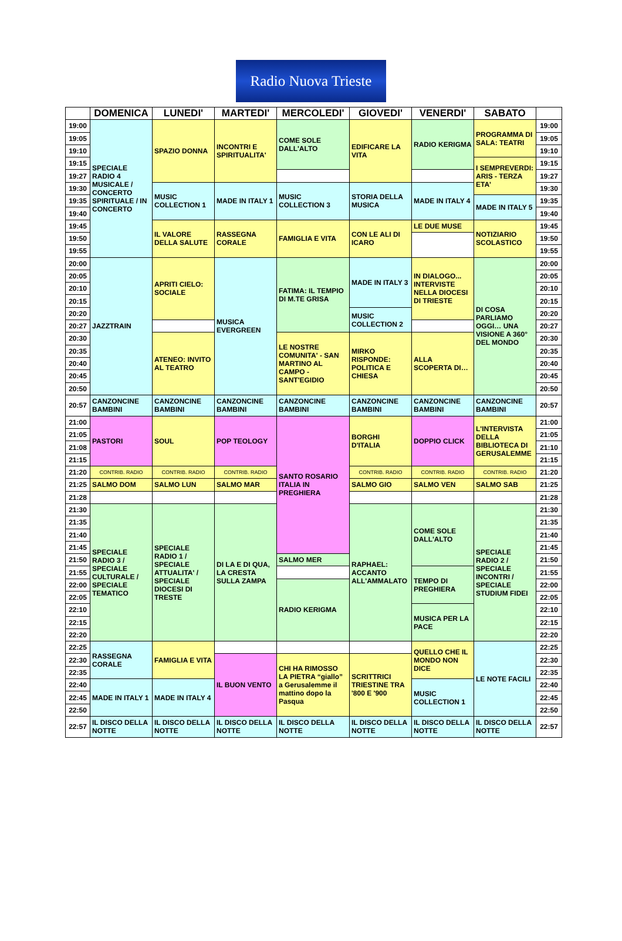Radio Nuova Trieste
| | DOMENICA | LUNEDI' | MARTEDI' | MERCOLEDI' | GIOVEDI' | VENERDI' | SABATO | |
| --- | --- | --- | --- | --- | --- | --- | --- | --- |
| 19:00 | SPECIALE RADIO 4 MUSICALE / CONCERTO SPIRITUALE / IN CONCERTO | SPAZIO DONNA | INCONTRI E SPIRITUALITA' | COME SOLE DALL'ALTO | EDIFICARE LA VITA | RADIO KERIGMA | PROGRAMMA DI SALA: TEATRI | 19:00 |
| 19:05 | | | | | | | | 19:05 |
| 19:10 | | | | | | | | 19:10 |
| 19:15 | | | | | | | I SEMPREVERDI: ARIS - TERZA ETA' | 19:15 |
| 19:27 | | | | | | | | 19:27 |
| 19:30 | | MUSIC COLLECTION 1 | MADE IN ITALY 1 | MUSIC COLLECTION 3 | STORIA DELLA MUSICA | MADE IN ITALY 4 | | 19:30 |
| 19:35 | | | | | | | MADE IN ITALY 5 | 19:35 |
| 19:40 | | | | | | | | 19:40 |
| 19:45 | | IL VALORE DELLA SALUTE | RASSEGNA CORALE | FAMIGLIA E VITA | CON LE ALI DI ICARO | LE DUE MUSE | NOTIZIARIO SCOLASTICO | 19:45 |
| 19:50 | | | | | | | | 19:50 |
| 19:55 | | | | | | | | 19:55 |
| 20:00 | JAZZTRAIN | APRITI CIELO: SOCIALE | MUSICA EVERGREEN | FATIMA: IL TEMPIO DI M.TE GRISA | MADE IN ITALY 3 | IN DIALOGO... INTERVISTE NELLA DIOCESI DI TRIESTE | DI COSA PARLIAMO OGGI… UNA VISIONE A 360° DEL MONDO | 20:00 |
| 20:05 | | | | | | | | 20:05 |
| 20:10 | | | | | | | | 20:10 |
| 20:15 | | | | | | | | 20:15 |
| 20:20 | | | | | MUSIC COLLECTION 2 | | | 20:20 |
| 20:27 | | | | | | | | 20:27 |
| 20:30 | | ATENEO: INVITO AL TEATRO | | LE NOSTRE COMUNITA' - SAN MARTINO AL CAMPO - SANT'EGIDIO | MIRKO RISPONDE: POLITICA E CHIESA | ALLA SCOPERTA DI… | | 20:30 |
| 20:35 | | | | | | | | 20:35 |
| 20:40 | | | | | | | | 20:40 |
| 20:45 | | | | | | | | 20:45 |
| 20:50 | | | | | | | | 20:50 |
| 20:57 | CANZONCINE BAMBINI | CANZONCINE BAMBINI | CANZONCINE BAMBINI | CANZONCINE BAMBINI | CANZONCINE BAMBINI | CANZONCINE BAMBINI | CANZONCINE BAMBINI | 20:57 |
| 21:00 | PASTORI | SOUL | POP TEOLOGY | SANTO ROSARIO ITALIA IN PREGHIERA | BORGHI D'ITALIA | DOPPIO CLICK | L'INTERVISTA DELLA BIBLIOTECA DI GERUSALEMME | 21:00 |
| 21:05 | | | | | | | | 21:05 |
| 21:08 | | | | | | | | 21:10 |
| 21:15 | | | | | | | | 21:15 |
| 21:20 | CONTRIB. RADIO | CONTRIB. RADIO | CONTRIB. RADIO | | CONTRIB. RADIO | CONTRIB. RADIO | CONTRIB. RADIO | 21:20 |
| 21:25 | SALMO DOM | SALMO LUN | SALMO MAR | | SALMO GIO | SALMO VEN | SALMO SAB | 21:25 |
| 21:28 | | | | | | | | 21:28 |
| 21:30 | SPECIALE RADIO 3 / SPECIALE CULTURALE / SPECIALE TEMATICO | SPECIALE RADIO 1 / SPECIALE ATTUALITA' / SPECIALE DIOCESI DI TRESTE | DI LA E DI QUA, LA CRESTA SULLA ZAMPA | | RAPHAEL: ACCANTO ALL'AMMALATO | COME SOLE DALL'ALTO | SPECIALE RADIO 2 / SPECIALE INCONTRI / SPECIALE STUDIUM FIDEI | 21:30 |
| 21:35 | | | | | | | | 21:35 |
| 21:40 | | | | | | | | 21:40 |
| 21:45 | | | | | | | | 21:45 |
| 21:50 | | | | SALMO MER | | | | 21:50 |
| 21:55 | | | | | | TEMPO DI PREGHIERA | | 21:55 |
| 22:00 | | | | RADIO KERIGMA | | | | 22:00 |
| 22:05 | | | | | | | | 22:05 |
| 22:10 | | | | | | MUSICA PER LA PACE | | 22:10 |
| 22:15 | | | | | | | | 22:15 |
| 22:20 | | | | | | | | 22:20 |
| 22:25 | RASSEGNA CORALE | FAMIGLIA E VITA | | | | QUELLO CHE IL MONDO NON DICE | LE NOTE FACILI | 22:25 |
| 22:30 | | | IL BUON VENTO | CHI HA RIMOSSO LA PIETRA “giallo” a Gerusalemme il mattino dopo la Pasqua | SCRITTRICI TRIESTINE TRA '800 E '900 | | | 22:30 |
| 22:35 | | | | | | | | 22:35 |
| 22:40 | MADE IN ITALY 1 | MADE IN ITALY 4 | | | | MUSIC COLLECTION 1 | | 22:40 |
| 22:45 | | | | | | | | 22:45 |
| 22:50 | | | | | | | | 22:50 |
| 22:57 | IL DISCO DELLA NOTTE | IL DISCO DELLA NOTTE | IL DISCO DELLA NOTTE | IL DISCO DELLA NOTTE | IL DISCO DELLA NOTTE | IL DISCO DELLA NOTTE | IL DISCO DELLA NOTTE | 22:57 |